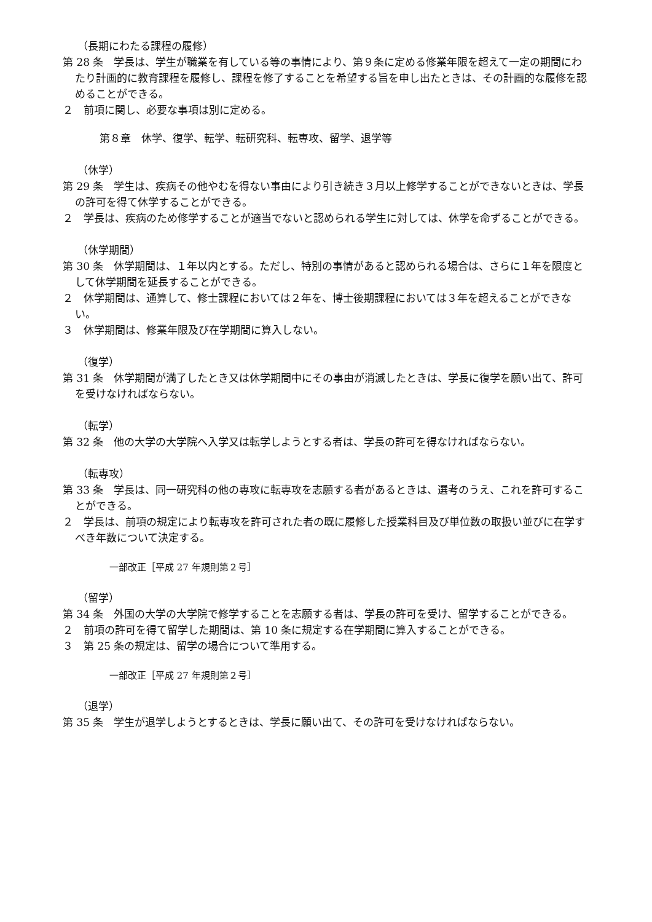（長期にわたる課程の履修）
第 28 条　学長は、学生が職業を有している等の事情により、第９条に定める修業年限を超えて一定の期間にわたり計画的に教育課程を履修し、課程を修了することを希望する旨を申し出たときは、その計画的な履修を認めることができる。
２　前項に関し、必要な事項は別に定める。
第８章　休学、復学、転学、転研究科、転専攻、留学、退学等
（休学）
第 29 条　学生は、疾病その他やむを得ない事由により引き続き３月以上修学することができないときは、学長の許可を得て休学することができる。
２　学長は、疾病のため修学することが適当でないと認められる学生に対しては、休学を命ずることができる。
（休学期間）
第 30 条　休学期間は、１年以内とする。ただし、特別の事情があると認められる場合は、さらに１年を限度として休学期間を延長することができる。
２　休学期間は、通算して、修士課程においては２年を、博士後期課程においては３年を超えることができない。
３　休学期間は、修業年限及び在学期間に算入しない。
（復学）
第 31 条　休学期間が満了したとき又は休学期間中にその事由が消滅したときは、学長に復学を願い出て、許可を受けなければならない。
（転学）
第 32 条　他の大学の大学院へ入学又は転学しようとする者は、学長の許可を得なければならない。
（転専攻）
第 33 条　学長は、同一研究科の他の専攻に転専攻を志願する者があるときは、選考のうえ、これを許可することができる。
２　学長は、前項の規定により転専攻を許可された者の既に履修した授業科目及び単位数の取扱い並びに在学すべき年数について決定する。
一部改正［平成 27 年規則第２号］
（留学）
第 34 条　外国の大学の大学院で修学することを志願する者は、学長の許可を受け、留学することができる。
２　前項の許可を得て留学した期間は、第 10 条に規定する在学期間に算入することができる。
３　第 25 条の規定は、留学の場合について準用する。
一部改正［平成 27 年規則第２号］
（退学）
第 35 条　学生が退学しようとするときは、学長に願い出て、その許可を受けなければならない。